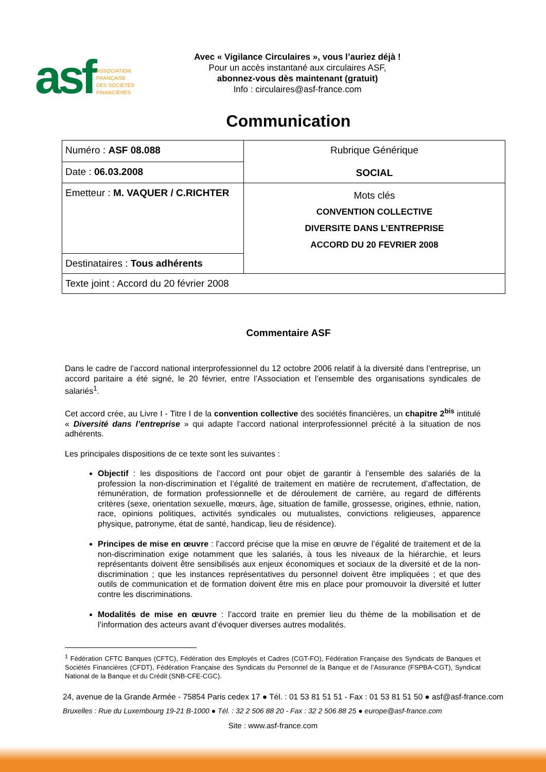asf ASSOCIATION
FRANÇAISE
DES SOCIÉTÉS
FINANCIÈRES
Avec « Vigilance Circulaires », vous l’auriez déjà !
Pour un accès instantané aux circulaires ASF,
abonnez-vous dès maintenant (gratuit)
Info : circulaires@asf-france.com
Communication
| Numéro : ASF 08.088 | Rubrique Générique SOCIAL |
| Date : 06.03.2008 | |
| Emetteur : M. VAQUER / C.RICHTER | Mots clés CONVENTION COLLECTIVE DIVERSITE DANS L’ENTREPRISE ACCORD DU 20 FEVRIER 2008 |
| Destinataires : Tous adhérents | |
| Texte joint : Accord du 20 février 2008 | |
Commentaire ASF
Dans le cadre de l’accord national interprofessionnel du 12 octobre 2006 relatif à la diversité dans l’entreprise, un accord paritaire a été signé, le 20 février, entre l’Association et l’ensemble des organisations syndicales de salariés<sup>1</sup>.
Cet accord crée, au Livre I - Titre I de la convention collective des sociétés financières, un chapitre 2<sup>bis</sup> intitulé « Diversité dans l’entreprise » qui adapte l’accord national interprofessionnel précité à la situation de nos adhérents.
Les principales dispositions de ce texte sont les suivantes :
Objectif : les dispositions de l’accord ont pour objet de garantir à l’ensemble des salariés de la profession la non-discrimination et l’égalité de traitement en matière de recrutement, d’affectation, de rémunération, de formation professionnelle et de déroulement de carrière, au regard de différents critères (sexe, orientation sexuelle, mœurs, âge, situation de famille, grossesse, origines, ethnie, nation, race, opinions politiques, activités syndicales ou mutualistes, convictions religieuses, apparence physique, patronyme, état de santé, handicap, lieu de résidence).
Principes de mise en œuvre : l’accord précise que la mise en œuvre de l’égalité de traitement et de la non-discrimination exige notamment que les salariés, à tous les niveaux de la hiérarchie, et leurs représentants doivent être sensibilisés aux enjeux économiques et sociaux de la diversité et de la non-discrimination ; que les instances représentatives du personnel doivent être impliquées ; et que des outils de communication et de formation doivent être mis en place pour promouvoir la diversité et lutter contre les discriminations.
Modalités de mise en œuvre : l’accord traite en premier lieu du thème de la mobilisation et de l’information des acteurs avant d’évoquer diverses autres modalités.
<sup>1</sup> Fédération CFTC Banques (CFTC), Fédération des Employés et Cadres (CGT-FO), Fédération Française des Syndicats de Banques et Sociétés Financières (CFDT), Fédération Française des Syndicats du Personnel de la Banque et de l’Assurance (FSPBA-CGT), Syndicat National de la Banque et du Crédit (SNB-CFE-CGC).
24, avenue de la Grande Armée - 75854 Paris cedex 17 ● Tél. : 01 53 81 51 51 - Fax : 01 53 81 51 50 ● asf@asf-france.com
Bruxelles : Rue du Luxembourg 19-21 B-1000 ● Tél. : 32 2 506 88 20 - Fax : 32 2 506 88 25 ● europe@asf-france.com
Site : www.asf-france.com